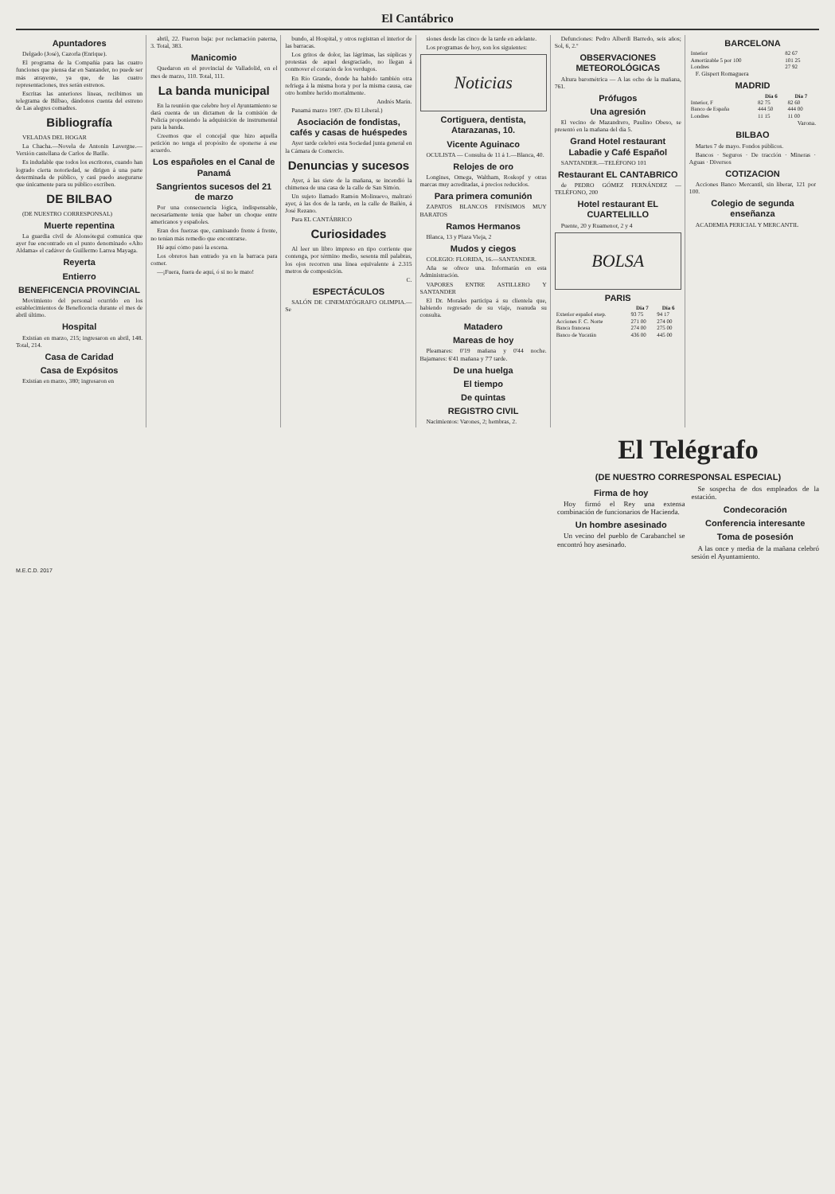El Cantábrico
Apuntadores
Delgado (José), Cazorla (Enrique).
El programa de la Compañía para las cuatro funciones que piensa dar en Santander, no puede ser más atrayente, ya que, de las cuatro representaciones, tres serán estrenos.
Escritas las anteriores líneas, recibimos un telegrama de Bilbao, dándonos cuenta del estreno de Las alegres comadres.
Bibliografía
VELADAS DEL HOGAR
La Chacha.—Novela de Antonin Lavergne.—Versión castellana de Carlos de Batlle.
Es indudable que todos los escritores, cuando han logrado cierta notoriedad, se dirigen á una parte determinada de público, y casi puedo asegurarse que únicamente para su público escriben.
DE BILBAO
(DE NUESTRO CORRESPONSAL)
Muerte repentina
La guardia civil de Alonsótegui comunica que ayer fue encontrado en el punto denominado «Alto Aldama» el cadáver de Guillermo Larrea Mayaga.
Reyerta
Entierro
BENEFICENCIA PROVINCIAL
Movimiento del personal ocurrido en los establecimientos de Beneficencia durante el mes de abril último.
Hospital
Existían en marzo, 215; ingresaron en abril, 148. Total, 214.
Casa de Caridad
Casa de Expósitos
Existían en marzo, 380; ingresaron en
abril, 22. Fueron baja: por reclamación paterna, 3. Total, 383.
Manicomio
Quedaron en el provincial de Valladolid, en el mes de marzo, 110. Total, 111.
La banda municipal
En la reunión que celebre hoy el Ayuntamiento se dará cuenta de un dictamen de la comisión de Policía proponiendo la adquisición de instrumental para la banda.
Creemos que el concejal que hizo aquella petición no tenga el propósito de oponerse á ese acuerdo.
Los españoles en el Canal de Panamá
Sangrientos sucesos del 21 de marzo
Por una consecuencia lógica, indispensable, necesariamente tenía que haber un choque entre americanos y españoles.
Eran dos fuerzas que, caminando frente á frente, no tenían más remedio que encontrarse.
Hé aquí cómo pasó la escena.
Los obreros han entrado ya en la barraca para comer.
—¡Fuera, fuera de aquí, ó si no le mato!
bundo, al Hospital, y otros registran el interior de las barracas.
Los gritos de dolor, las lágrimas, las súplicas y protestas de aquel desgraciado, no llegan á conmover el corazón de los verdugos.
En Río Grande, donde ha habido también otra refriega á la misma hora y por la misma causa, cae otro hombre herido mortalmente.
Andrés Marín.
Panamá marzo 1907. (De El Liberal.)
Asociación de fondistas, cafés y casas de huéspedes
Ayer tarde celebró esta Sociedad junta general en la Cámara de Comercio.
Denuncias y sucesos
Ayer, á las siete de la mañana, se incendió la chimenea de una casa de la calle de San Simón.
Un sujeto llamado Ramón Molinuevo, maltrató ayer, á las dos de la tarde, en la calle de Bailén, á José Rezano.
Para EL CANTÁBRICO
Curiosidades
Al leer un libro impreso en tipo corriente que contenga, por término medio, sesenta mil palabras, los ojos recorren una línea equivalente á 2.315 metros de composición.
C.
ESPECTÁCULOS
SALÓN DE CINEMATÓGRAFO OLIMPIA.—Se
siones desde las cinco de la tarde en adelante.
Los programas de hoy, son los siguientes:
Noticias
Cortiguera, dentista, Atarazanas, 10.
Vicente Aguinaco
OCULISTA — Consulta de 11 á 1.—Blanca, 40.
Relojes de oro
Longines, Omega, Waltham, Roskopf y otras marcas muy acreditadas, á precios reducidos.
Para primera comunión
ZAPATOS BLANCOS FINÍSIMOS MUY BARATOS
Ramos Hermanos
Blanca, 13 y Plaza Vieja, 2
Mudos y ciegos
COLEGIO: FLORIDA, 16.—SANTANDER.
Aña se ofrece una. Informarán en esta Administración.
VAPORES ENTRE ASTILLERO Y SANTANDER
El Dr. Morales participa á su clientela que, habiendo regresado de su viaje, reanuda su consulta.
Matadero
Mareas de hoy
Pleamares: 0'19 mañana y 0'44 noche. Bajamares: 6'41 mañana y 7'7 tarde.
De una huelga
El tiempo
De quintas
REGISTRO CIVIL
Nacimientos: Varones, 2; hembras, 2.
Defunciones: Pedro Alberdi Barredo, seis años; Sol, 6, 2.º
OBSERVACIONES METEOROLÓGICAS
Altura barométrica — A las ocho de la mañana, 761.
Prófugos
Una agresión
El vecino de Mazandrero, Paulino Obeso, se presentó en la mañana del día 5.
Grand Hotel restaurant Labadie y Café Español
SANTANDER.—TELÉFONO 101
Restaurant EL CANTABRICO
de PEDRO GÓMEZ FERNÁNDEZ — TELÉFONO, 200
Hotel restaurant EL CUARTELILLO
Puente, 20 y Ruamenor, 2 y 4
BOLSA
PARIS
| | Día 7 | Día 6 |
| --- | --- | --- |
| Exterior español exep. | 93 75 | 94 17 |
| Acciones F. C. Norte | 271 00 | 274 00 |
| Banca francesa | 274 00 | 275 00 |
| Banco de Yucatán | 436 00 | 445 00 |
BARCELONA
| Interior | 82 67 |
| Amortizable 5 por 100 | 101 25 |
| Londres | 27 92 |
F. Gispert Romaguera
MADRID
| | Día 6 | Día 7 |
| --- | --- | --- |
| Interior, F | 82 75 | 82 60 |
| Banco de España | 444 50 | 444 00 |
| Londres | 11 15 | 11 00 |
Varona.
BILBAO
Martes 7 de mayo. Fondos públicos.
Bancos · Seguros · De tracción · Mineras · Aguas · Diversos
COTIZACION
Acciones Banco Mercantil, sin liberar, 121 por 100.
Colegio de segunda enseñanza
ACADEMIA PERICIAL Y MERCANTIL
El Telégrafo
(DE NUESTRO CORRESPONSAL ESPECIAL)
Firma de hoy
Hoy firmó el Rey una extensa combinación de funcionarios de Hacienda.
Un hombre asesinado
Un vecino del pueblo de Carabanchel se encontró hoy asesinado.
Se sospecha de dos empleados de la estación.
Condecoración
Conferencia interesante
Toma de posesión
A las once y media de la mañana celebró sesión el Ayuntamiento.
M.E.C.D. 2017